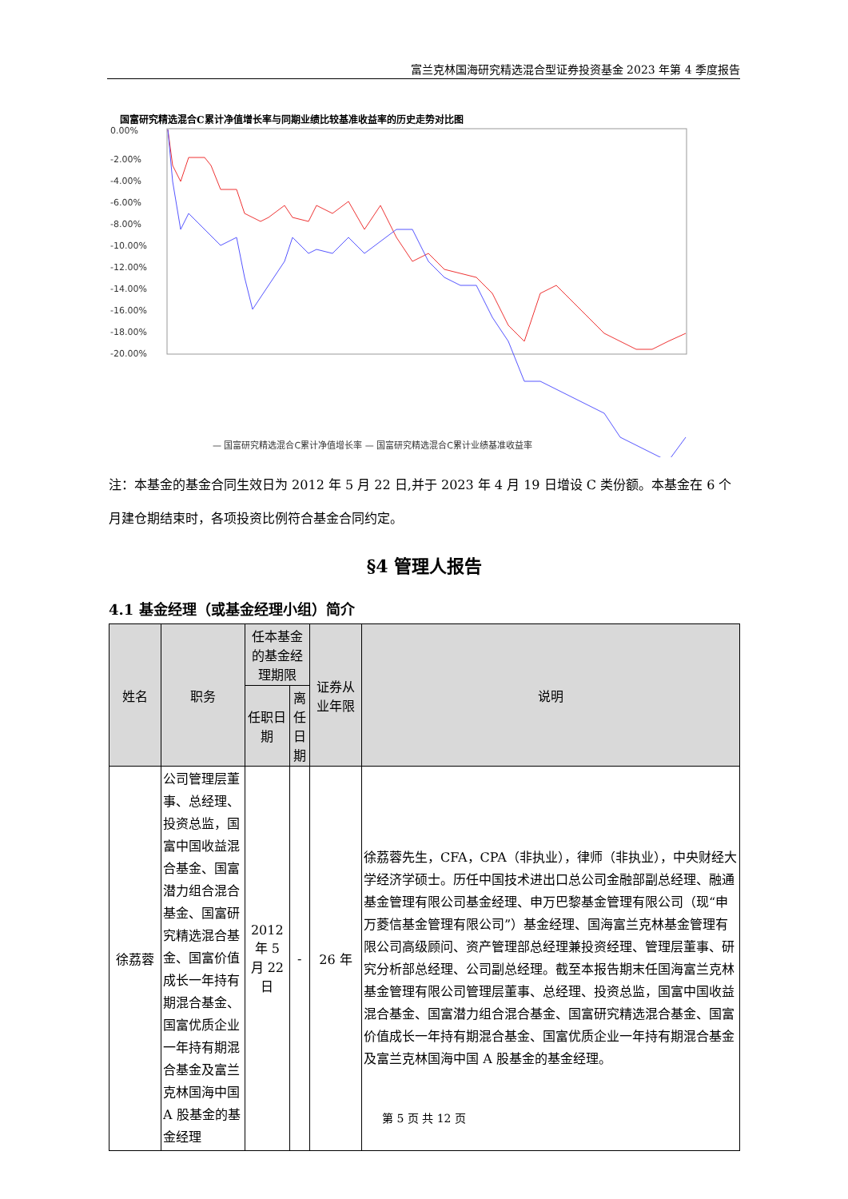富兰克林国海研究精选混合型证券投资基金 2023 年第 4 季度报告
国富研究精选混合C累计净值增长率与同期业绩比较基准收益率的历史走势对比图
0.00%
-2.00%
-4.00%
-6.00%
-8.00%
-10.00%
-12.00%
-14.00%
-16.00%
-18.00%
-20.00%
— 国富研究精选混合C累计净值增长率 — 国富研究精选混合C累计业绩基准收益率
注：本基金的基金合同生效日为 2012 年 5 月 22 日,并于 2023 年 4 月 19 日增设 C 类份额。本基金在 6 个月建仓期结束时，各项投资比例符合基金合同约定。
§4 管理人报告
4.1 基金经理（或基金经理小组）简介
| 姓名 | 职务 | 任本基金的基金经理期限 | | 证券从业年限 | 说明 |
| --- | --- | --- | --- | --- | --- |
| | | 任职日期 | 离任日期 | | |
| 徐荔蓉 | 公司管理层董事、总经理、投资总监，国富中国收益混合基金、国富潜力组合混合基金、国富研究精选混合基金、国富价值成长一年持有期混合基金、国富优质企业一年持有期混合基金及富兰克林国海中国 A 股基金的基金经理 | 2012 年 5 月 22 日 | - | 26 年 | 徐荔蓉先生，CFA，CPA（非执业），律师（非执业），中央财经大学经济学硕士。历任中国技术进出口总公司金融部副总经理、融通基金管理有限公司基金经理、申万巴黎基金管理有限公司（现“申万菱信基金管理有限公司”）基金经理、国海富兰克林基金管理有限公司高级顾问、资产管理部总经理兼投资经理、管理层董事、研究分析部总经理、公司副总经理。截至本报告期末任国海富兰克林基金管理有限公司管理层董事、总经理、投资总监，国富中国收益混合基金、国富潜力组合混合基金、国富研究精选混合基金、国富价值成长一年持有期混合基金、国富优质企业一年持有期混合基金及富兰克林国海中国 A 股基金的基金经理。 |
第 5 页 共 12 页